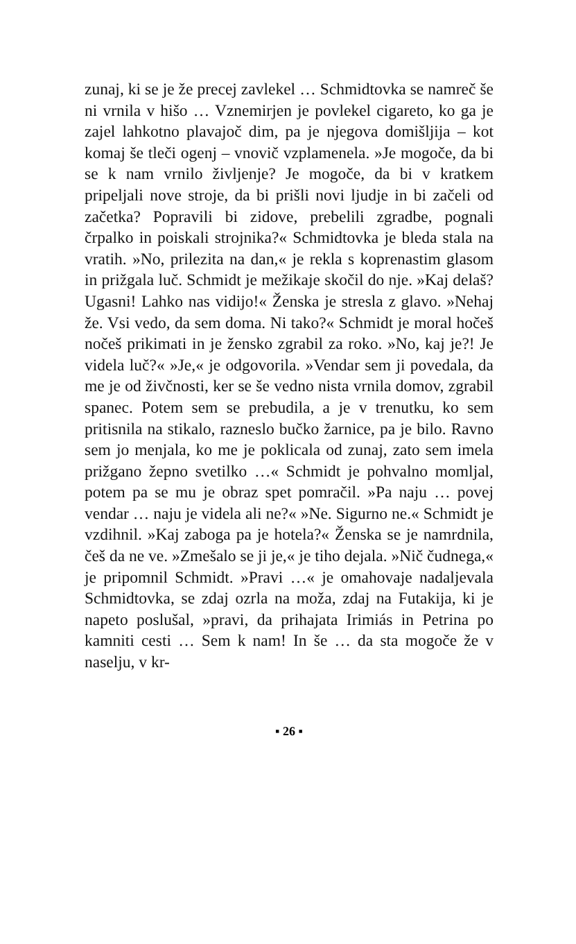zunaj, ki se je že precej zavlekel … Schmidtovka se namreč še ni vrnila v hišo … Vznemirjen je povlekel cigareto, ko ga je zajel lahkotno plavajoč dim, pa je njegova domišljija – kot komaj še tleči ogenj – vnovič vzplamenela. »Je mogoče, da bi se k nam vrnilo življenje? Je mogoče, da bi v kratkem pripeljali nove stroje, da bi prišli novi ljudje in bi začeli od začetka? Popravili bi zidove, prebelili zgradbe, pognali črpalko in poiskali strojnika?« Schmidtovka je bleda stala na vratih. »No, prilezita na dan,« je rekla s koprenastim glasom in prižgala luč. Schmidt je mežikaje skočil do nje. »Kaj delaš? Ugasni! Lahko nas vidijo!« Ženska je stresla z glavo. »Nehaj že. Vsi vedo, da sem doma. Ni tako?« Schmidt je moral hočeš nočeš prikimati in je žensko zgrabil za roko. »No, kaj je?! Je videla luč?« »Je,« je odgovorila. »Vendar sem ji povedala, da me je od živčnosti, ker se še vedno nista vrnila domov, zgrabil spanec. Potem sem se prebudila, a je v trenutku, ko sem pritisnila na stikalo, razneslo bučko žarnice, pa je bilo. Ravno sem jo menjala, ko me je poklicala od zunaj, zato sem imela prižgano žepno svetilko …« Schmidt je pohvalno momljal, potem pa se mu je obraz spet pomračil. »Pa naju … povej vendar … naju je videla ali ne?« »Ne. Sigurno ne.« Schmidt je vzdihnil. »Kaj zaboga pa je hotela?« Ženska se je namrdnila, češ da ne ve. »Zmešalo se ji je,« je tiho dejala. »Nič čudnega,« je pripomnil Schmidt. »Pravi …« je omahovaje nadaljevala Schmidtovka, se zdaj ozrla na moža, zdaj na Futakija, ki je napeto poslušal, »pravi, da prihajata Irimiás in Petrina po kamniti cesti … Sem k nam! In še … da sta mogoče že v naselju, v kr-
▪ 26 ▪